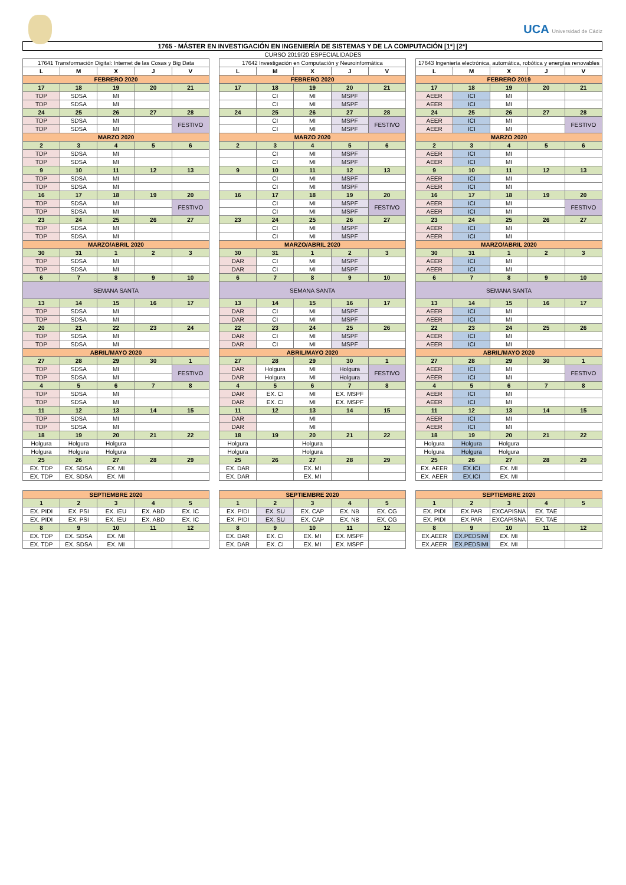UCA Universidad de Cádiz
1765 - MÁSTER EN INVESTIGACIÓN EN INGENIERÍA DE SISTEMAS Y DE LA COMPUTACIÓN [1*] [2*]
CURSO 2019/20 ESPECIALIDADES
| 17641 Transformación Digital: Internet de las Cosas y Big Data | | | | |
| --- | --- | --- | --- | --- |
| L | M | X | J | V |
| FEBRERO 2020 | | | | |
| 17 | 18 | 19 | 20 | 21 |
| TDP | SDSA | MI | | |
| TDP | SDSA | MI | | |
| 24 | 25 | 26 | 27 | 28 |
| TDP | SDSA | MI | | FESTIVO |
| TDP | SDSA | MI | | |
| MARZO 2020 | | | | |
| 2 | 3 | 4 | 5 | 6 |
| TDP | SDSA | MI | | |
| TDP | SDSA | MI | | |
| 9 | 10 | 11 | 12 | 13 |
| TDP | SDSA | MI | | |
| TDP | SDSA | MI | | |
| 16 | 17 | 18 | 19 | 20 |
| TDP | SDSA | MI | | FESTIVO |
| TDP | SDSA | MI | | |
| 23 | 24 | 25 | 26 | 27 |
| TDP | SDSA | MI | | |
| TDP | SDSA | MI | | |
| MARZO/ABRIL 2020 | | | | |
| 30 | 31 | 1 | 2 | 3 |
| TDP | SDSA | MI | | |
| TDP | SDSA | MI | | |
| 6 | 7 | 8 | 9 | 10 |
| SEMANA SANTA | | | | |
| 13 | 14 | 15 | 16 | 17 |
| TDP | SDSA | MI | | |
| TDP | SDSA | MI | | |
| 20 | 21 | 22 | 23 | 24 |
| TDP | SDSA | MI | | |
| TDP | SDSA | MI | | |
| ABRIL/MAYO 2020 | | | | |
| 27 | 28 | 29 | 30 | 1 |
| TDP | SDSA | MI | | FESTIVO |
| TDP | SDSA | MI | | |
| 4 | 5 | 6 | 7 | 8 |
| TDP | SDSA | MI | | |
| TDP | SDSA | MI | | |
| 11 | 12 | 13 | 14 | 15 |
| TDP | SDSA | MI | | |
| TDP | SDSA | MI | | |
| 18 | 19 | 20 | 21 | 22 |
| Holgura | Holgura | Holgura | | |
| Holgura | Holgura | Holgura | | |
| 25 | 26 | 27 | 28 | 29 |
| EX. TDP | EX. SDSA | EX. MI | | |
| EX. TDP | EX. SDSA | EX. MI | | |
| 17642 Investigación en Computación y Neuroinformática | | | | |
| --- | --- | --- | --- | --- |
| L | M | X | J | V |
| FEBRERO 2020 | | | | |
| 17 | 18 | 19 | 20 | 21 |
| | CI | MI | MSPF | |
| | CI | MI | MSPF | |
| 24 | 25 | 26 | 27 | 28 |
| | CI | MI | MSPF | FESTIVO |
| | CI | MI | MSPF | |
| MARZO 2020 | | | | |
| 2 | 3 | 4 | 5 | 6 |
| | CI | MI | MSPF | |
| | CI | MI | MSPF | |
| 9 | 10 | 11 | 12 | 13 |
| | CI | MI | MSPF | |
| | CI | MI | MSPF | |
| 16 | 17 | 18 | 19 | 20 |
| | CI | MI | MSPF | FESTIVO |
| | CI | MI | MSPF | |
| 23 | 24 | 25 | 26 | 27 |
| | CI | MI | MSPF | |
| | CI | MI | MSPF | |
| MARZO/ABRIL 2020 | | | | |
| 30 | 31 | 1 | 2 | 3 |
| DAR | CI | MI | MSPF | |
| DAR | CI | MI | MSPF | |
| 6 | 7 | 8 | 9 | 10 |
| SEMANA SANTA | | | | |
| 13 | 14 | 15 | 16 | 17 |
| DAR | CI | MI | MSPF | |
| DAR | CI | MI | MSPF | |
| 22 | 23 | 24 | 25 | 26 |
| DAR | CI | MI | MSPF | |
| DAR | CI | MI | MSPF | |
| ABRIL/MAYO 2020 | | | | |
| 27 | 28 | 29 | 30 | 1 |
| DAR | Holgura | MI | Holgura | FESTIVO |
| DAR | Holgura | MI | Holgura | |
| 4 | 5 | 6 | 7 | 8 |
| DAR | EX. CI | MI | EX. MSPF | |
| DAR | EX. CI | MI | EX. MSPF | |
| 11 | 12 | 13 | 14 | 15 |
| DAR | | MI | | |
| DAR | | MI | | |
| 18 | 19 | 20 | 21 | 22 |
| Holgura | | Holgura | | |
| Holgura | | Holgura | | |
| 25 | 26 | 27 | 28 | 29 |
| EX. DAR | | EX. MI | | |
| EX. DAR | | EX. MI | | |
| 17643 Ingeniería electrónica, automática, robótica y energías renovables | | | | |
| --- | --- | --- | --- | --- |
| L | M | X | J | V |
| FEBRERO 2019 | | | | |
| 17 | 18 | 19 | 20 | 21 |
| AEER | ICI | MI | | |
| AEER | ICI | MI | | |
| 24 | 25 | 26 | 27 | 28 |
| AEER | ICI | MI | | FESTIVO |
| AEER | ICI | MI | | |
| MARZO 2020 | | | | |
| 2 | 3 | 4 | 5 | 6 |
| AEER | ICI | MI | | |
| AEER | ICI | MI | | |
| 9 | 10 | 11 | 12 | 13 |
| AEER | ICI | MI | | |
| AEER | ICI | MI | | |
| 16 | 17 | 18 | 19 | 20 |
| AEER | ICI | MI | | FESTIVO |
| AEER | ICI | MI | | |
| 23 | 24 | 25 | 26 | 27 |
| AEER | ICI | MI | | |
| AEER | ICI | MI | | |
| MARZO/ABRIL 2020 | | | | |
| 30 | 31 | 1 | 2 | 3 |
| AEER | ICI | MI | | |
| AEER | ICI | MI | | |
| 6 | 7 | 8 | 9 | 10 |
| SEMANA SANTA | | | | |
| 13 | 14 | 15 | 16 | 17 |
| AEER | ICI | MI | | |
| AEER | ICI | MI | | |
| 22 | 23 | 24 | 25 | 26 |
| AEER | ICI | MI | | |
| AEER | ICI | MI | | |
| ABRIL/MAYO 2020 | | | | |
| 27 | 28 | 29 | 30 | 1 |
| AEER | ICI | MI | | FESTIVO |
| AEER | ICI | MI | | |
| 4 | 5 | 6 | 7 | 8 |
| AEER | ICI | MI | | |
| AEER | ICI | MI | | |
| 11 | 12 | 13 | 14 | 15 |
| AEER | ICI | MI | | |
| AEER | ICI | MI | | |
| 18 | 19 | 20 | 21 | 22 |
| Holgura | Holgura | Holgura | | |
| Holgura | Holgura | Holgura | | |
| 25 | 26 | 27 | 28 | 29 |
| EX. AEER | EX.ICI | EX. MI | | |
| EX. AEER | EX.ICI | EX. MI | | |
| SEPTIEMBRE 2020 | | | | |
| 1 | 2 | 3 | 4 | 5 |
| EX. PIDI | EX. PSI | EX. IEU | EX. ABD | EX. IC |
| EX. PIDI | EX. PSI | EX. IEU | EX. ABD | EX. IC |
| 8 | 9 | 10 | 11 | 12 |
| EX. TDP | EX. SDSA | EX. MI | | |
| EX. TDP | EX. SDSA | EX. MI | | |
| SEPTIEMBRE 2020 | | | | |
| 1 | 2 | 3 | 4 | 5 |
| EX. PIDI | EX. SU | EX. CAP | EX. NB | EX. CG |
| EX. PIDI | EX. SU | EX. CAP | EX. NB | EX. CG |
| 8 | 9 | 10 | 11 | 12 |
| EX. DAR | EX. CI | EX. MI | EX. MSPF | |
| EX. DAR | EX. CI | EX. MI | EX. MSPF | |
| SEPTIEMBRE 2020 | | | | |
| 1 | 2 | 3 | 4 | 5 |
| EX. PIDI | EX.PAR | EXCAPISNA | EX. TAE | |
| EX. PIDI | EX.PAR | EXCAPISNA | EX. TAE | |
| 8 | 9 | 10 | 11 | 12 |
| EX.AEER | EX.PEDSIMI | EX. MI | | |
| EX.AEER | EX.PEDSIMI | EX. MI | | |